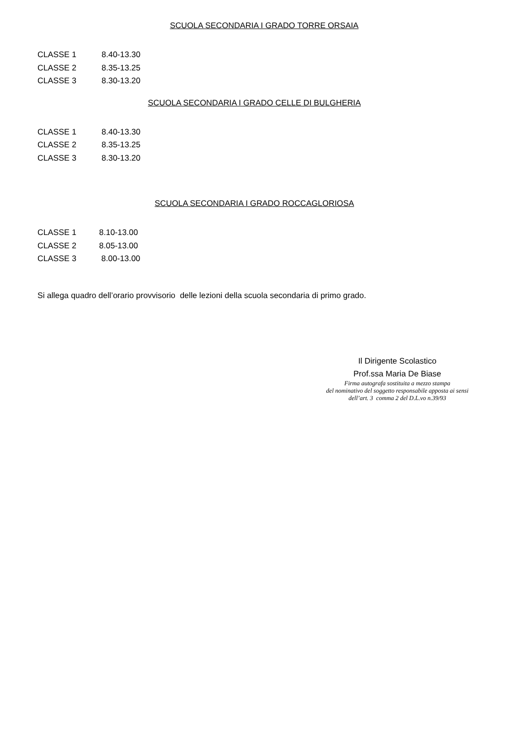SCUOLA SECONDARIA I GRADO TORRE ORSAIA
| CLASSE 1 | 8.40-13.30 |
| CLASSE 2 | 8.35-13.25 |
| CLASSE 3 | 8.30-13.20 |
SCUOLA SECONDARIA I GRADO CELLE DI BULGHERIA
| CLASSE 1 | 8.40-13.30 |
| CLASSE 2 | 8.35-13.25 |
| CLASSE 3 | 8.30-13.20 |
SCUOLA SECONDARIA I GRADO ROCCAGLORIOSA
| CLASSE 1 | 8.10-13.00 |
| CLASSE 2 | 8.05-13.00 |
| CLASSE 3 | 8.00-13.00 |
Si allega quadro dell’orario provvisorio delle lezioni della scuola secondaria di primo grado.
Il Dirigente Scolastico
Prof.ssa Maria De Biase
Firma autografa sostituita a mezzo stampa
del nominativo del soggetto responsabile apposta ai sensi
dell’art. 3 comma 2 del D.L.vo n.39/93